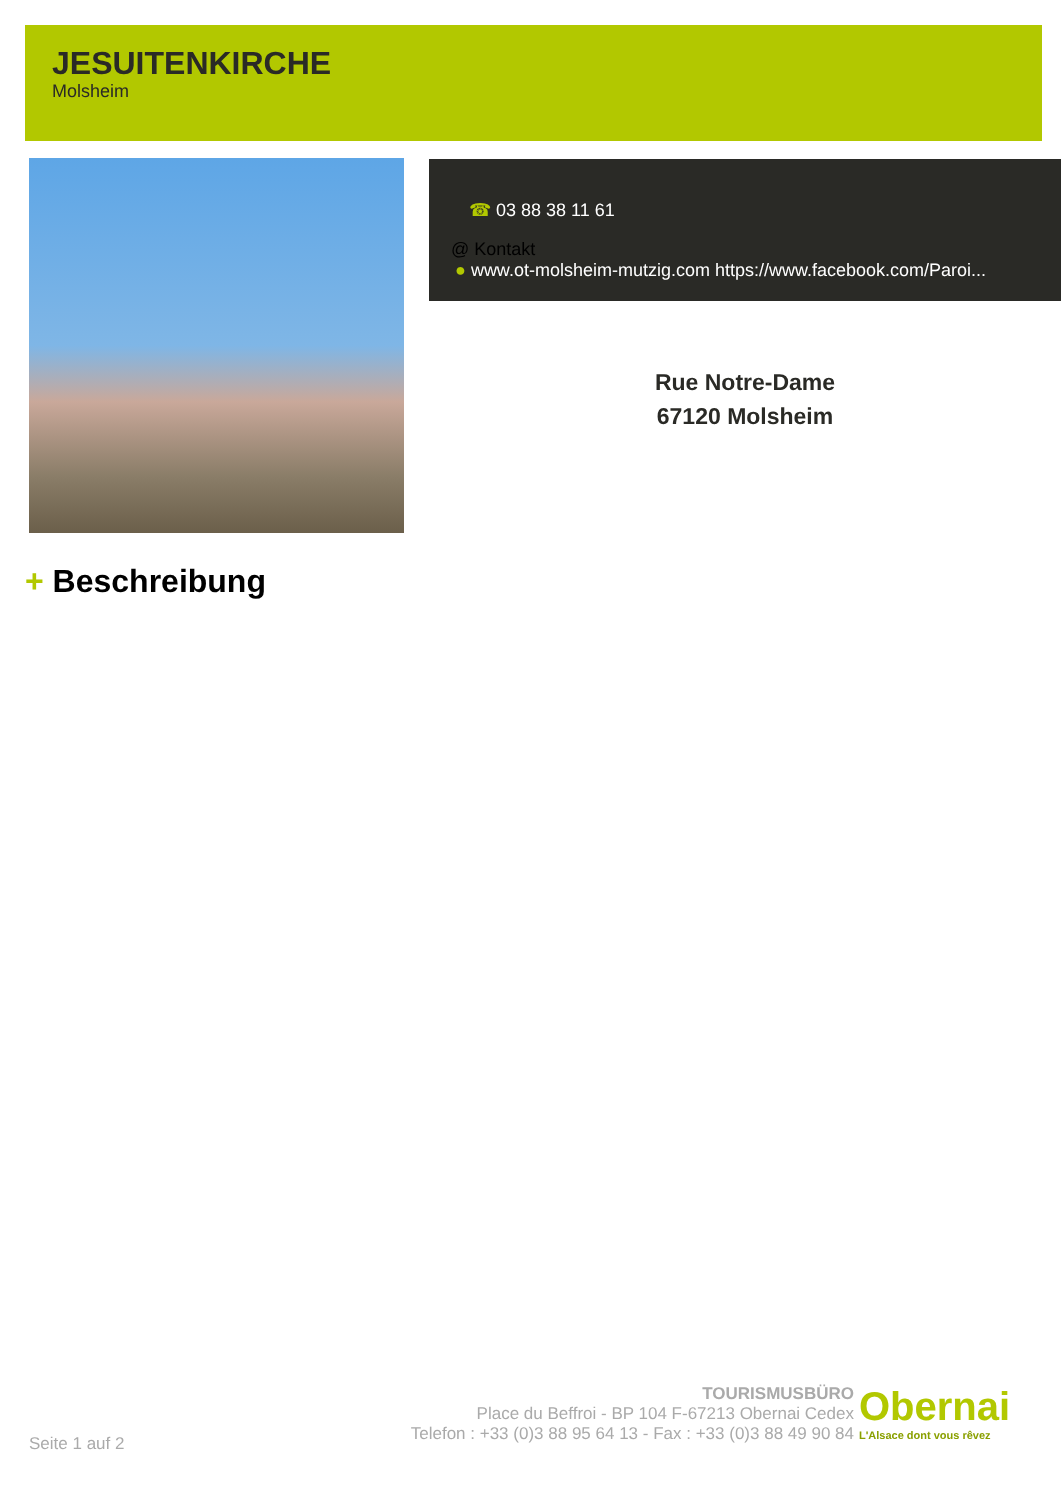JESUITENKIRCHE
Molsheim
☎ 03 88 38 11 61
@ Kontakt
● www.ot-molsheim-mutzig.com https://www.facebook.com/Paroi...
Rue Notre-Dame
67120 Molsheim
+ Beschreibung
Seite 1 auf 2
TOURISMUSBÜRO
Place du Beffroi - BP 104 F-67213 Obernai Cedex
Telefon : +33 (0)3 88 95 64 13 - Fax : +33 (0)3 88 49 90 84
Obernai
L'Alsace dont vous rêvez